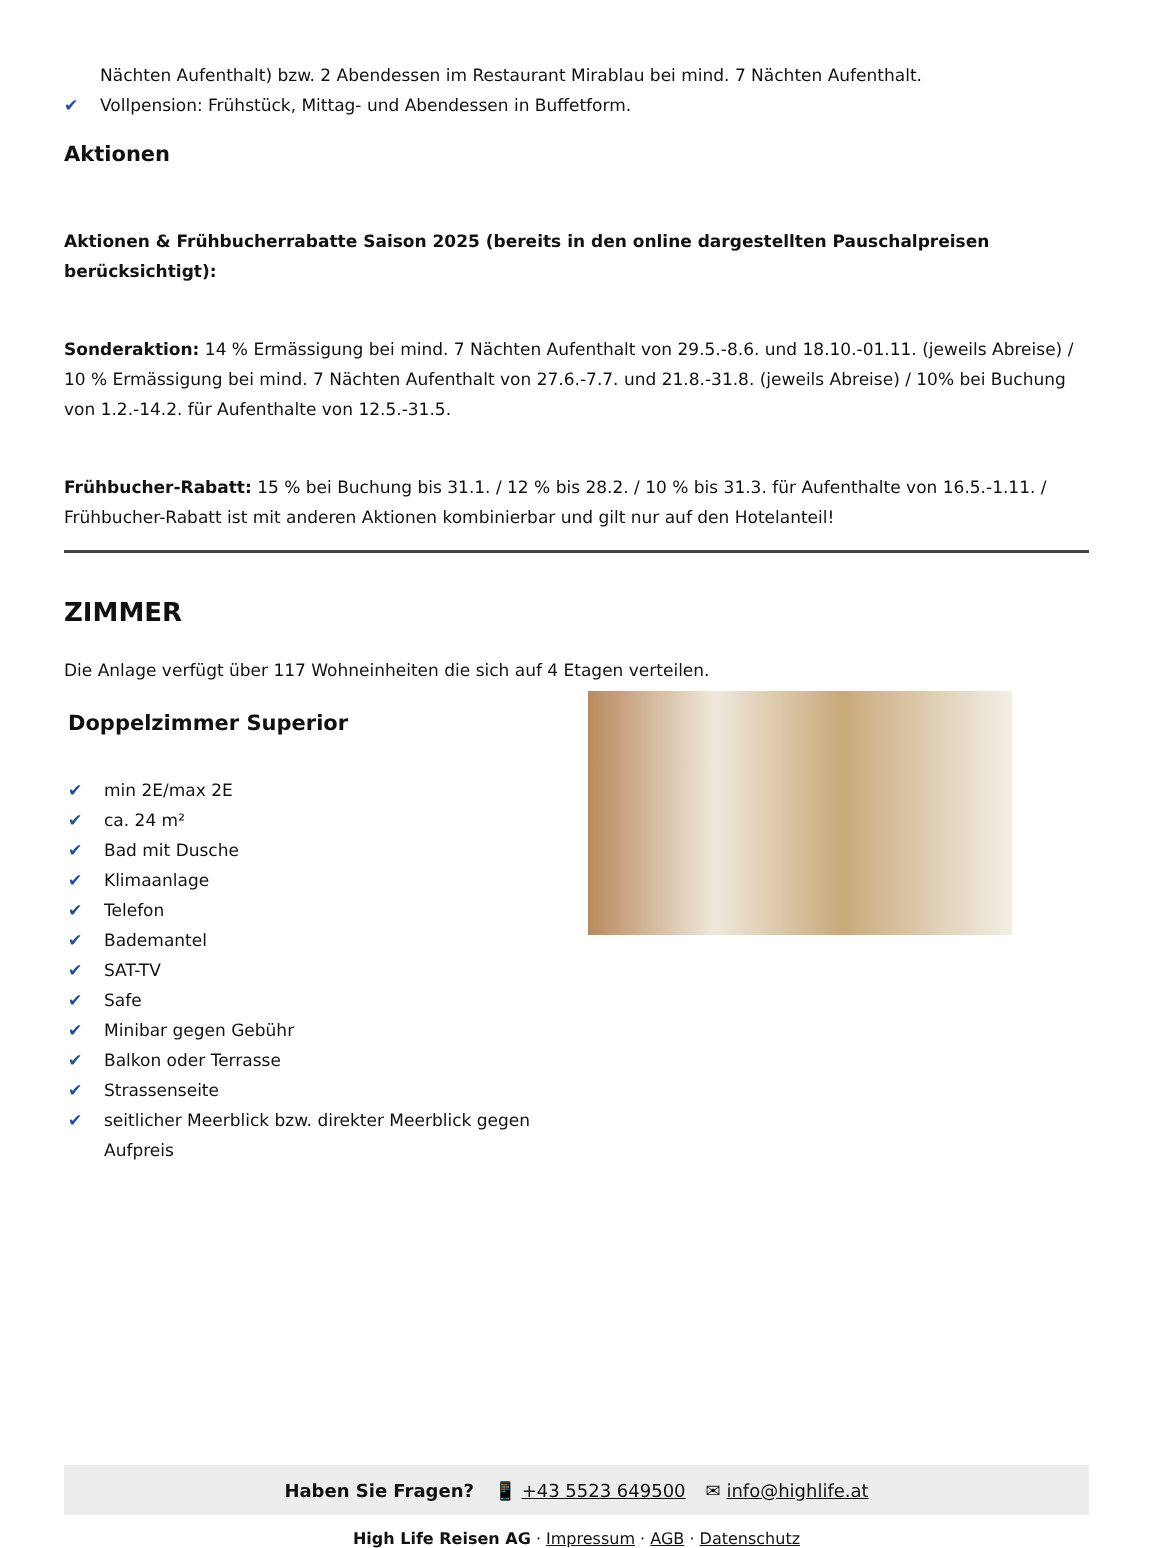Nächten Aufenthalt) bzw. 2 Abendessen im Restaurant Mirablau bei mind. 7 Nächten Aufenthalt.
✔ Vollpension: Frühstück, Mittag- und Abendessen in Buffetform.
Aktionen
Aktionen & Frühbucherrabatte Saison 2025 (bereits in den online dargestellten Pauschalpreisen berücksichtigt):
Sonderaktion: 14 % Ermässigung bei mind. 7 Nächten Aufenthalt von 29.5.-8.6. und 18.10.-01.11. (jeweils Abreise) / 10 % Ermässigung bei mind. 7 Nächten Aufenthalt von 27.6.-7.7. und 21.8.-31.8. (jeweils Abreise) / 10% bei Buchung von 1.2.-14.2. für Aufenthalte von 12.5.-31.5.
Frühbucher-Rabatt: 15 % bei Buchung bis 31.1. / 12 % bis 28.2. / 10 % bis 31.3. für Aufenthalte von 16.5.-1.11. / Frühbucher-Rabatt ist mit anderen Aktionen kombinierbar und gilt nur auf den Hotelanteil!
ZIMMER
Die Anlage verfügt über 117 Wohneinheiten die sich auf 4 Etagen verteilen.
Doppelzimmer Superior
✔ min 2E/max 2E
✔ ca. 24 m²
✔ Bad mit Dusche
✔ Klimaanlage
✔ Telefon
✔ Bademantel
✔ SAT-TV
✔ Safe
✔ Minibar gegen Gebühr
✔ Balkon oder Terrasse
✔ Strassenseite
✔ seitlicher Meerblick bzw. direkter Meerblick gegen Aufpreis
Haben Sie Fragen? 📱 +43 5523 649500 ✉ info@highlife.at
High Life Reisen AG · Impressum · AGB · Datenschutz